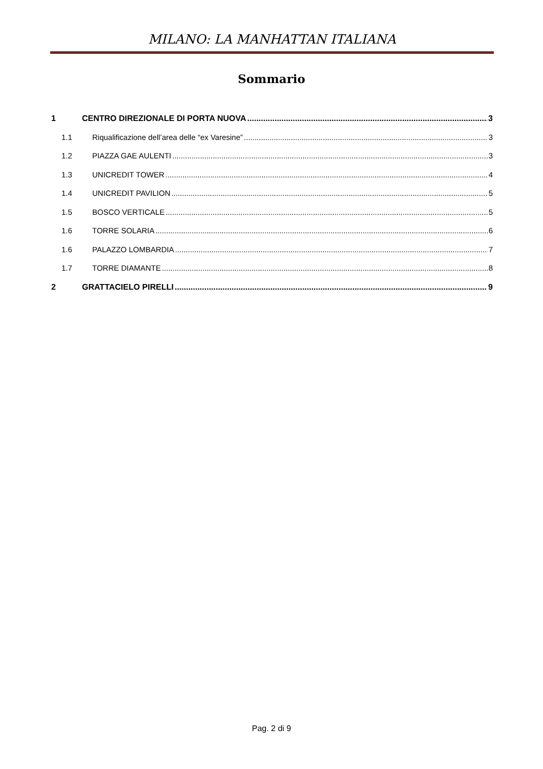MILANO: LA MANHATTAN ITALIANA
Sommario
1 CENTRO DIREZIONALE DI PORTA NUOVA 3
1.1 Riqualificazione dell’area delle “ex Varesine” 3
1.2 PIAZZA GAE AULENTI 3
1.3 UNICREDIT TOWER 4
1.4 UNICREDIT PAVILION 5
1.5 BOSCO VERTICALE 5
1.6 TORRE SOLARIA 6
1.6 PALAZZO LOMBARDIA 7
1.7 TORRE DIAMANTE 8
2 GRATTACIELO PIRELLI 9
Pag. 2 di 9